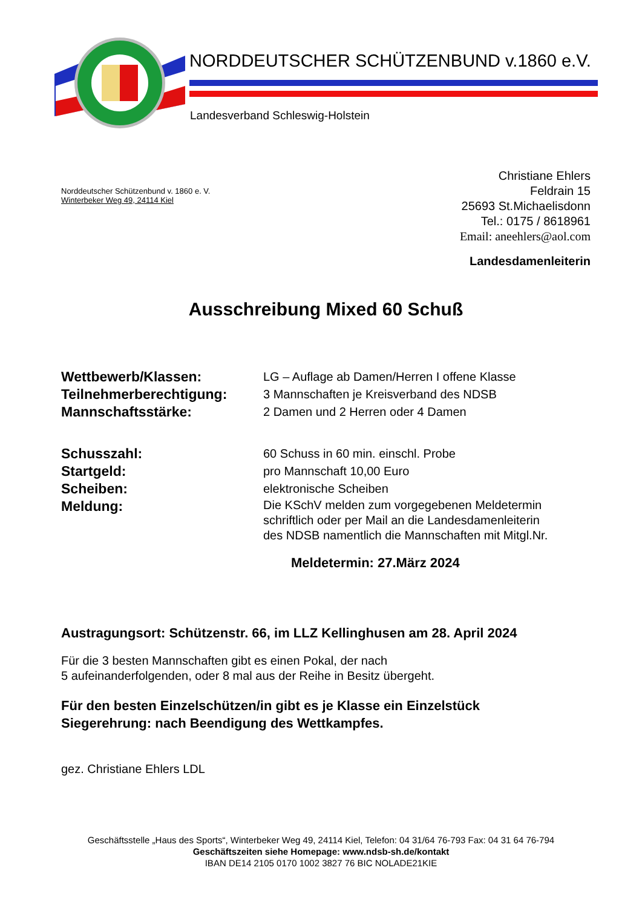NORDDEUTSCHER SCHÜTZENBUND v.1860 e.V.
Landesverband Schleswig-Holstein
Norddeutscher Schützenbund v. 1860 e. V.
Winterbeker Weg 49, 24114 Kiel
Christiane Ehlers
Feldrain 15
25693 St.Michaelisdonn
Tel.: 0175 / 8618961
Email: aneehlers@aol.com
Landesdamenleiterin
Ausschreibung Mixed 60 Schuß
Wettbewerb/Klassen:
LG – Auflage ab Damen/Herren I offene Klasse
Teilnehmerberechtigung:
3 Mannschaften je Kreisverband des NDSB
Mannschaftsstärke:
2 Damen und 2 Herren oder 4 Damen
Schusszahl:
60 Schuss in 60 min. einschl. Probe
Startgeld:
pro Mannschaft 10,00 Euro
Scheiben:
elektronische Scheiben
Meldung:
Die KSchV melden zum vorgegebenen Meldetermin
schriftlich oder per Mail an die Landesdamenleiterin
des NDSB namentlich die Mannschaften mit Mitgl.Nr.
Meldetermin: 27.März 2024
Austragungsort: Schützenstr. 66, im LLZ Kellinghusen am 28. April 2024
Für die 3 besten Mannschaften gibt es einen Pokal, der nach
5 aufeinanderfolgenden, oder 8 mal aus der Reihe in Besitz übergeht.
Für den besten Einzelschützen/in gibt es je Klasse ein Einzelstück
Siegerehrung: nach Beendigung des Wettkampfes.
gez. Christiane Ehlers LDL
Geschäftsstelle „Haus des Sports“, Winterbeker Weg 49, 24114 Kiel, Telefon: 04 31/64 76-793 Fax: 04 31 64 76-794
Geschäftszeiten siehe Homepage: www.ndsb-sh.de/kontakt
IBAN DE14 2105 0170 1002 3827 76 BIC NOLADE21KIE